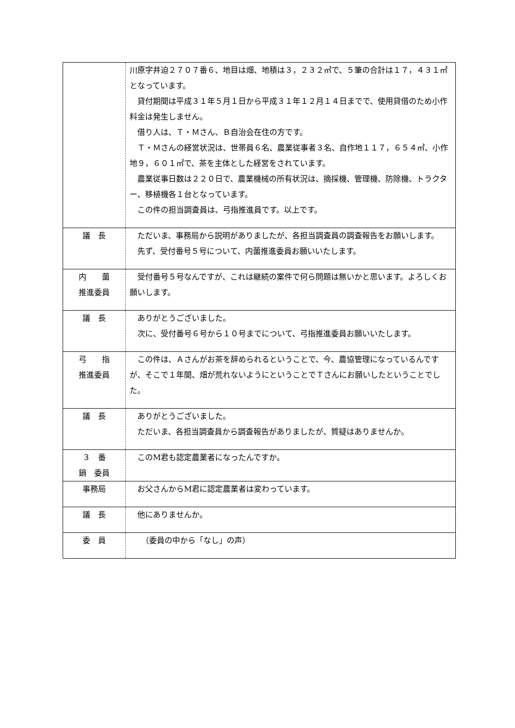| | 川原字井迫２７０７番６、地目は畑、地積は３，２３２㎡で、５筆の合計は１７，４３１㎡となっています。 貸付期間は平成３１年５月１日から平成３１年１２月１４日までで、使用貸借のため小作料金は発生しません。 借り人は、Ｔ・Ｍさん、Ｂ自治会在住の方です。 Ｔ・Ｍさんの経営状況は、世帯員６名、農業従事者３名、自作地１１７，６５４㎡、小作地９，６０１㎡で、茶を主体とした経営をされています。 農業従事日数は２２０日で、農業機械の所有状況は、摘採機、管理機、防除機、トラクター、移植機各１台となっています。 この件の担当調査員は、弓指推進員です。以上です。 |
| 議 長 | ただいま、事務局から説明がありましたが、各担当調査員の調査報告をお願いします。 先ず、受付番号５号について、内薗推進委員お願いいたします。 |
| 内 薗 推進委員 | 受付番号５号なんですが、これは継続の案件で何ら問題は無いかと思います。よろしくお願いします。 |
| 議 長 | ありがとうございました。 次に、受付番号６号から１０号までについて、弓指推進委員お願いいたします。 |
| 弓 指 推進委員 | この件は、Ａさんがお茶を辞められるということで、今、農協管理になっているんですが、そこで１年間、畑が荒れないようにということでＴさんにお願いしたということでした。 |
| 議 長 | ありがとうございました。 ただいま、各担当調査員から調査報告がありましたが、質疑はありませんか。 |
| ３ 番 鍋 委員 | このM君も認定農業者になったんですか。 |
| 事務局 | お父さんからM君に認定農業者は変わっています。 |
| 議 長 | 他にありませんか。 |
| 委 員 | （委員の中から「なし」の声） |